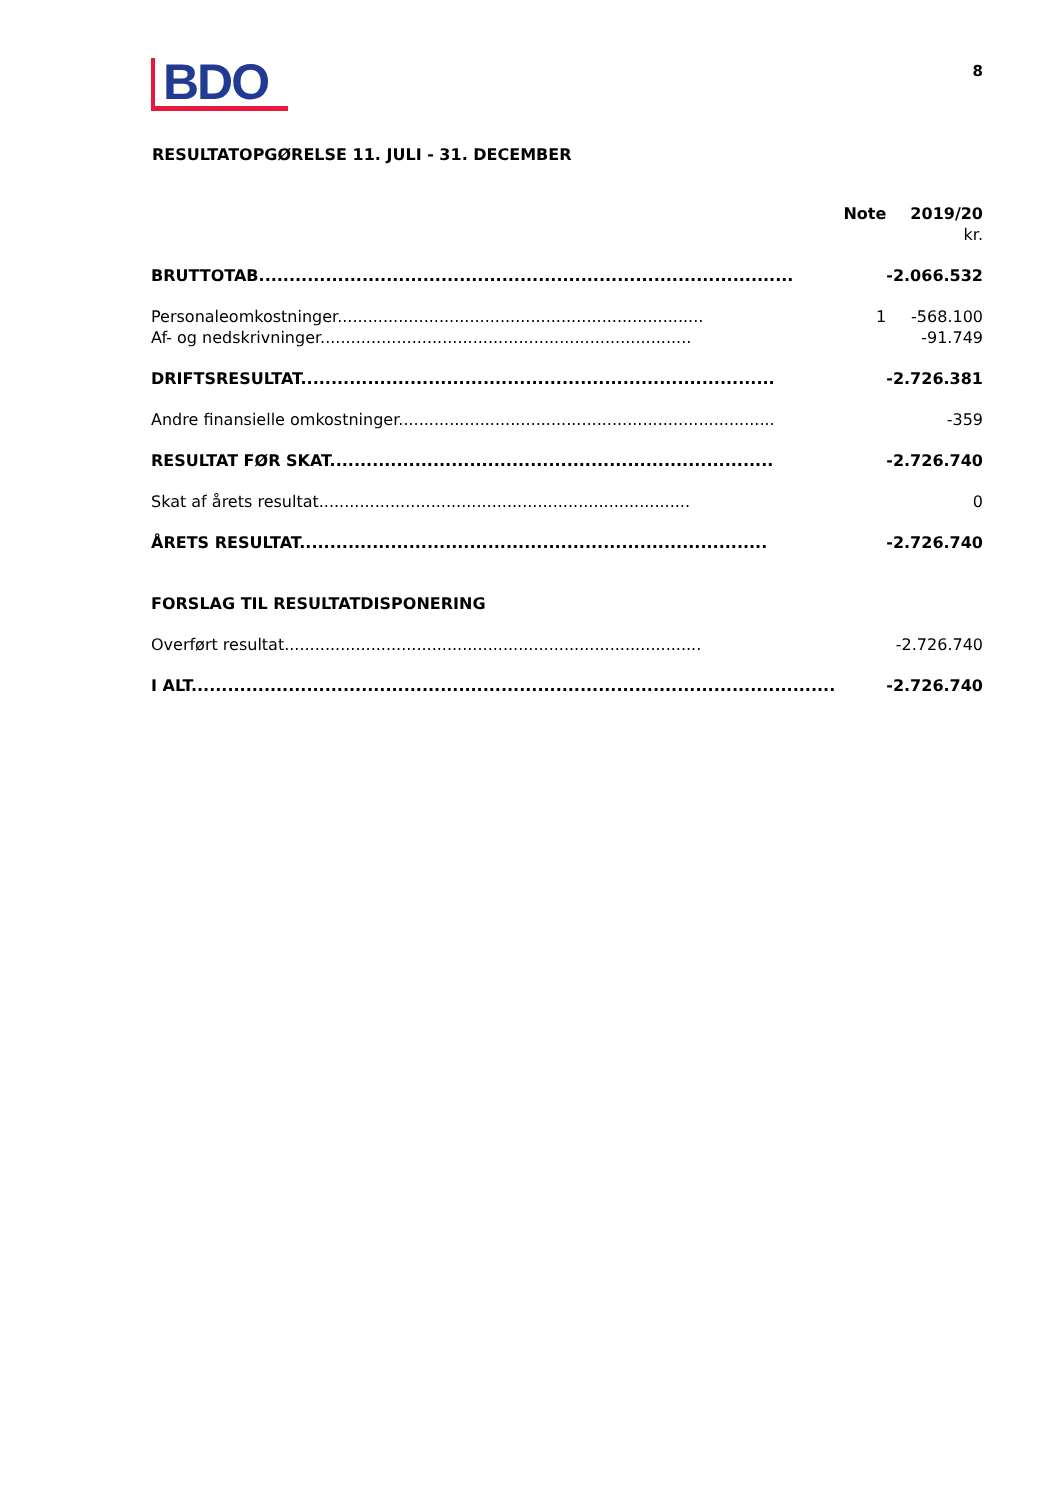BDO
8
RESULTATOPGØRELSE 11. JULI - 31. DECEMBER
| | Note | 2019/20 |
| --- | --- | --- |
| | | kr. |
| BRUTTOTAB........................................................................................ | | -2.066.532 |
| Personaleomkostninger........................................................................ | 1 | -568.100 |
| Af- og nedskrivninger......................................................................... | | -91.749 |
| DRIFTSRESULTAT.............................................................................. | | -2.726.381 |
| Andre finansielle omkostninger.......................................................................... | | -359 |
| RESULTAT FØR SKAT......................................................................... | | -2.726.740 |
| Skat af årets resultat......................................................................... | | 0 |
| ÅRETS RESULTAT............................................................................. | | -2.726.740 |
| FORSLAG TIL RESULTATDISPONERING | | |
| Overført resultat.................................................................................. | | -2.726.740 |
| I ALT.......................................................................................................... | | -2.726.740 |